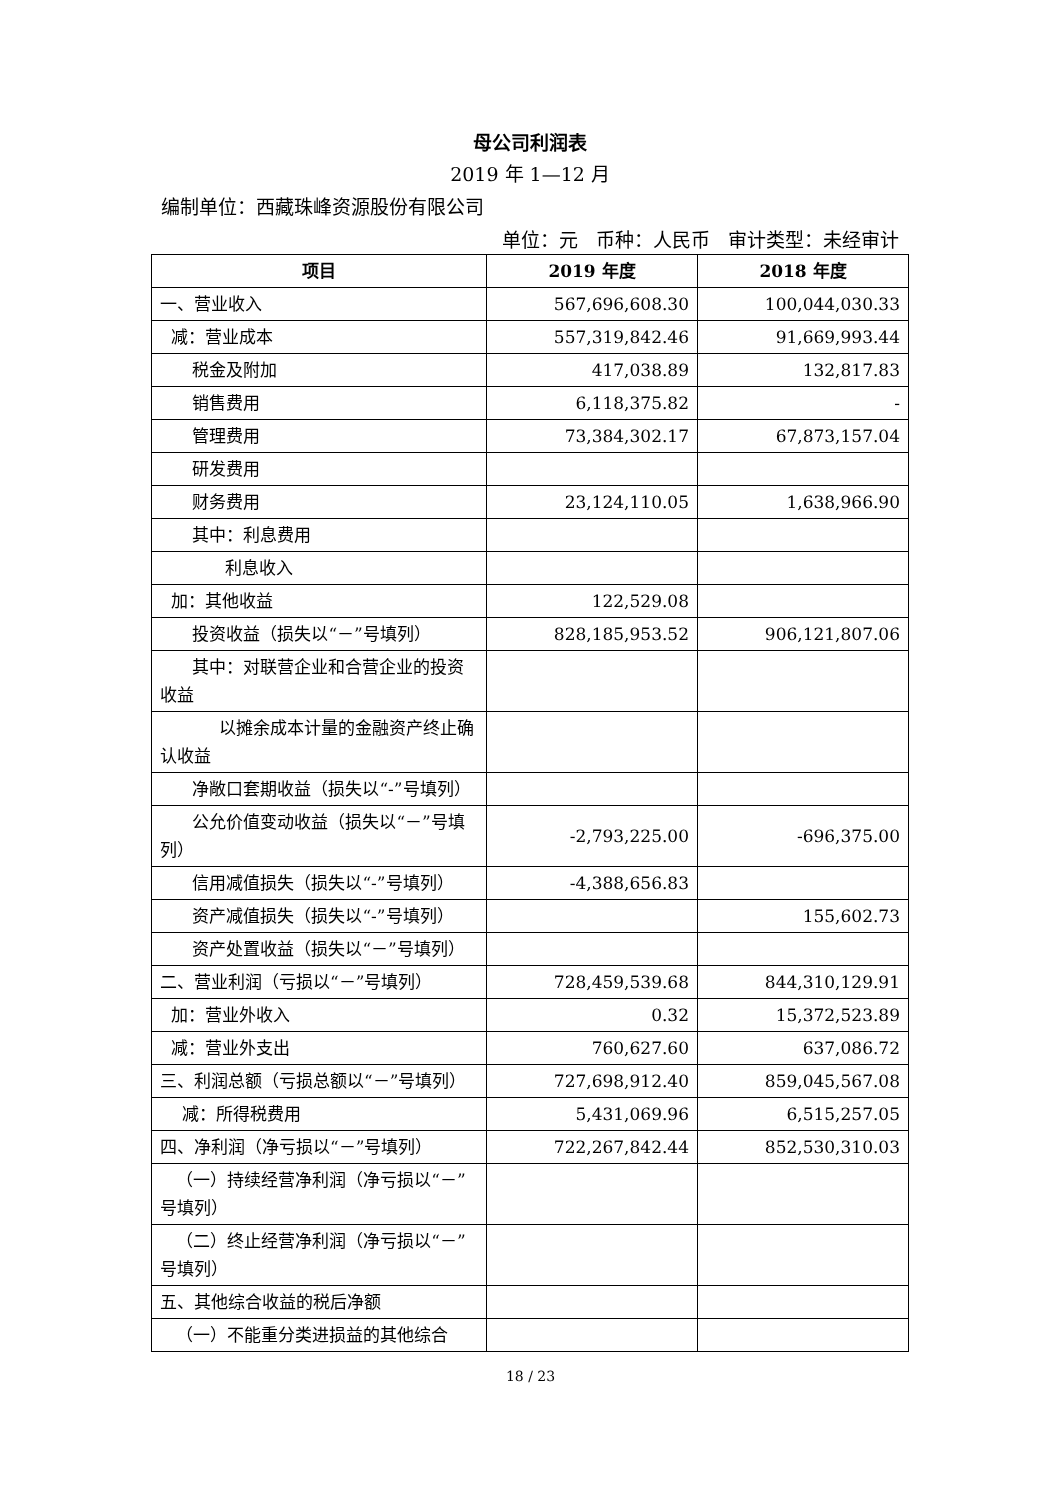母公司利润表
2019 年 1—12 月
编制单位：西藏珠峰资源股份有限公司
单位：元 币种：人民币 审计类型：未经审计
| 项目 | 2019 年度 | 2018 年度 |
| --- | --- | --- |
| 一、营业收入 | 567,696,608.30 | 100,044,030.33 |
| 减：营业成本 | 557,319,842.46 | 91,669,993.44 |
| 税金及附加 | 417,038.89 | 132,817.83 |
| 销售费用 | 6,118,375.82 | - |
| 管理费用 | 73,384,302.17 | 67,873,157.04 |
| 研发费用 | | |
| 财务费用 | 23,124,110.05 | 1,638,966.90 |
| 其中：利息费用 | | |
| 利息收入 | | |
| 加：其他收益 | 122,529.08 | |
| 投资收益（损失以“－”号填列） | 828,185,953.52 | 906,121,807.06 |
| 其中：对联营企业和合营企业的投资收益 | | |
| 以摊余成本计量的金融资产终止确认收益 | | |
| 净敞口套期收益（损失以“-”号填列） | | |
| 公允价值变动收益（损失以“－”号填列） | -2,793,225.00 | -696,375.00 |
| 信用减值损失（损失以“-”号填列） | -4,388,656.83 | |
| 资产减值损失（损失以“-”号填列） | | 155,602.73 |
| 资产处置收益（损失以“－”号填列） | | |
| 二、营业利润（亏损以“－”号填列） | 728,459,539.68 | 844,310,129.91 |
| 加：营业外收入 | 0.32 | 15,372,523.89 |
| 减：营业外支出 | 760,627.60 | 637,086.72 |
| 三、利润总额（亏损总额以“－”号填列） | 727,698,912.40 | 859,045,567.08 |
| 减：所得税费用 | 5,431,069.96 | 6,515,257.05 |
| 四、净利润（净亏损以“－”号填列） | 722,267,842.44 | 852,530,310.03 |
| （一）持续经营净利润（净亏损以“－”号填列） | | |
| （二）终止经营净利润（净亏损以“－”号填列） | | |
| 五、其他综合收益的税后净额 | | |
| （一）不能重分类进损益的其他综合 | | |
18 / 23